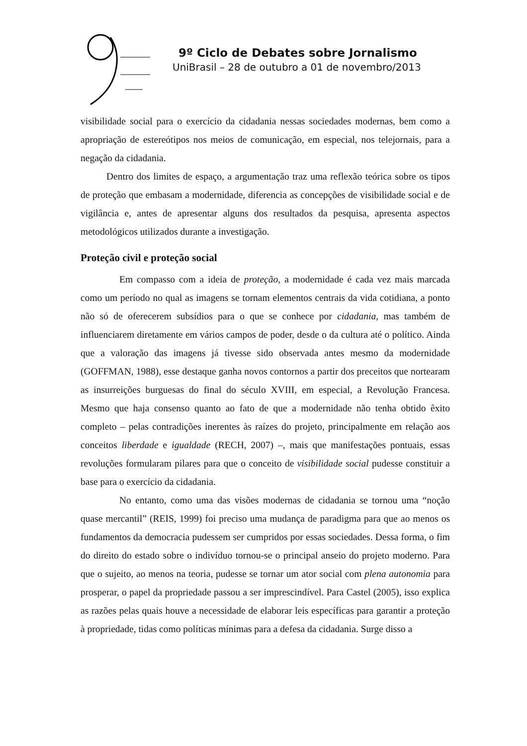9º Ciclo de Debates sobre Jornalismo
UniBrasil – 28 de outubro a 01 de novembro/2013
visibilidade social para o exercício da cidadania nessas sociedades modernas, bem como a apropriação de estereótipos nos meios de comunicação, em especial, nos telejornais, para a negação da cidadania.
Dentro dos limites de espaço, a argumentação traz uma reflexão teórica sobre os tipos de proteção que embasam a modernidade, diferencia as concepções de visibilidade social e de vigilância e, antes de apresentar alguns dos resultados da pesquisa, apresenta aspectos metodológicos utilizados durante a investigação.
Proteção civil e proteção social
Em compasso com a ideia de proteção, a modernidade é cada vez mais marcada como um período no qual as imagens se tornam elementos centrais da vida cotidiana, a ponto não só de oferecerem subsídios para o que se conhece por cidadania, mas também de influenciarem diretamente em vários campos de poder, desde o da cultura até o político. Ainda que a valoração das imagens já tivesse sido observada antes mesmo da modernidade (GOFFMAN, 1988), esse destaque ganha novos contornos a partir dos preceitos que nortearam as insurreições burguesas do final do século XVIII, em especial, a Revolução Francesa. Mesmo que haja consenso quanto ao fato de que a modernidade não tenha obtido êxito completo – pelas contradições inerentes às raízes do projeto, principalmente em relação aos conceitos liberdade e igualdade (RECH, 2007) –, mais que manifestações pontuais, essas revoluções formularam pilares para que o conceito de visibilidade social pudesse constituir a base para o exercício da cidadania.
No entanto, como uma das visões modernas de cidadania se tornou uma “noção quase mercantil” (REIS, 1999) foi preciso uma mudança de paradigma para que ao menos os fundamentos da democracia pudessem ser cumpridos por essas sociedades. Dessa forma, o fim do direito do estado sobre o indivíduo tornou-se o principal anseio do projeto moderno. Para que o sujeito, ao menos na teoria, pudesse se tornar um ator social com plena autonomia para prosperar, o papel da propriedade passou a ser imprescindível. Para Castel (2005), isso explica as razões pelas quais houve a necessidade de elaborar leis específicas para garantir a proteção à propriedade, tidas como políticas mínimas para a defesa da cidadania. Surge disso a